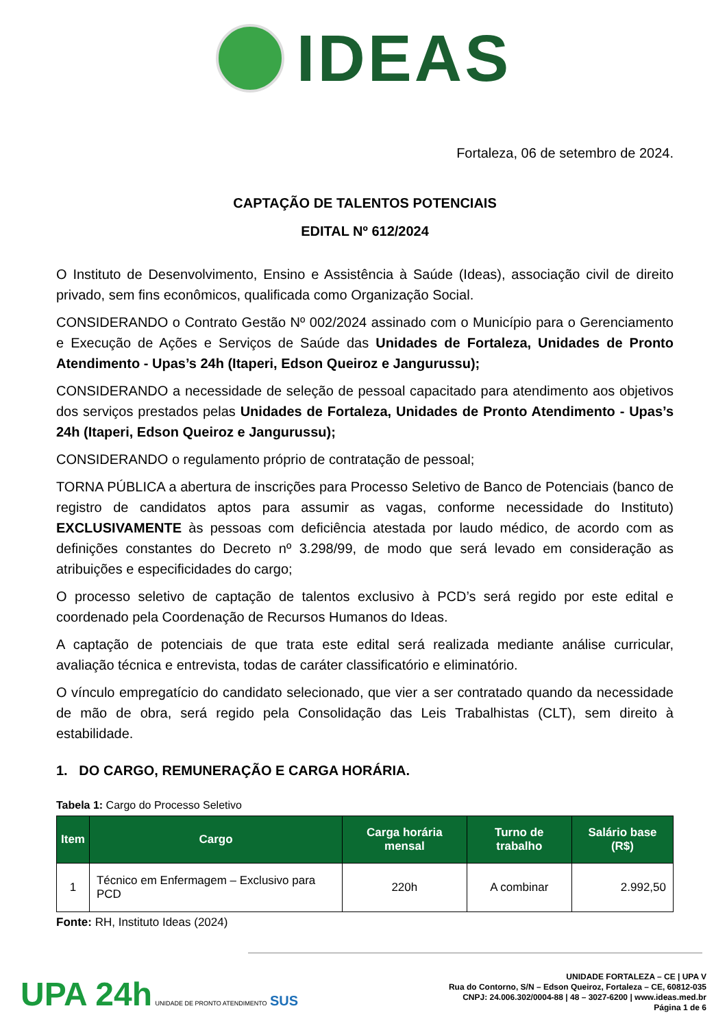IDEAS
Fortaleza, 06 de setembro de 2024.
CAPTAÇÃO DE TALENTOS POTENCIAIS
EDITAL Nº 612/2024
O Instituto de Desenvolvimento, Ensino e Assistência à Saúde (Ideas), associação civil de direito privado, sem fins econômicos, qualificada como Organização Social.
CONSIDERANDO o Contrato Gestão Nº 002/2024 assinado com o Município para o Gerenciamento e Execução de Ações e Serviços de Saúde das Unidades de Fortaleza, Unidades de Pronto Atendimento - Upas’s 24h (Itaperi, Edson Queiroz e Jangurussu);
CONSIDERANDO a necessidade de seleção de pessoal capacitado para atendimento aos objetivos dos serviços prestados pelas Unidades de Fortaleza, Unidades de Pronto Atendimento - Upas’s 24h (Itaperi, Edson Queiroz e Jangurussu);
CONSIDERANDO o regulamento próprio de contratação de pessoal;
TORNA PÚBLICA a abertura de inscrições para Processo Seletivo de Banco de Potenciais (banco de registro de candidatos aptos para assumir as vagas, conforme necessidade do Instituto) EXCLUSIVAMENTE às pessoas com deficiência atestada por laudo médico, de acordo com as definições constantes do Decreto nº 3.298/99, de modo que será levado em consideração as atribuições e especificidades do cargo;
O processo seletivo de captação de talentos exclusivo à PCD’s será regido por este edital e coordenado pela Coordenação de Recursos Humanos do Ideas.
A captação de potenciais de que trata este edital será realizada mediante análise curricular, avaliação técnica e entrevista, todas de caráter classificatório e eliminatório.
O vínculo empregatício do candidato selecionado, que vier a ser contratado quando da necessidade de mão de obra, será regido pela Consolidação das Leis Trabalhistas (CLT), sem direito à estabilidade.
1. DO CARGO, REMUNERAÇÃO E CARGA HORÁRIA.
Tabela 1: Cargo do Processo Seletivo
| Item | Cargo | Carga horária mensal | Turno de trabalho | Salário base (R$) |
| --- | --- | --- | --- | --- |
| 1 | Técnico em Enfermagem – Exclusivo para PCD | 220h | A combinar | 2.992,50 |
Fonte: RH, Instituto Ideas (2024)
UPA 24h UNIDADE DE PRONTO ATENDIMENTO SUS
UNIDADE FORTALEZA – CE | UPA V
Rua do Contorno, S/N – Edson Queiroz, Fortaleza – CE, 60812-035
CNPJ: 24.006.302/0004-88 | 48 – 3027-6200 | www.ideas.med.br
Página 1 de 6